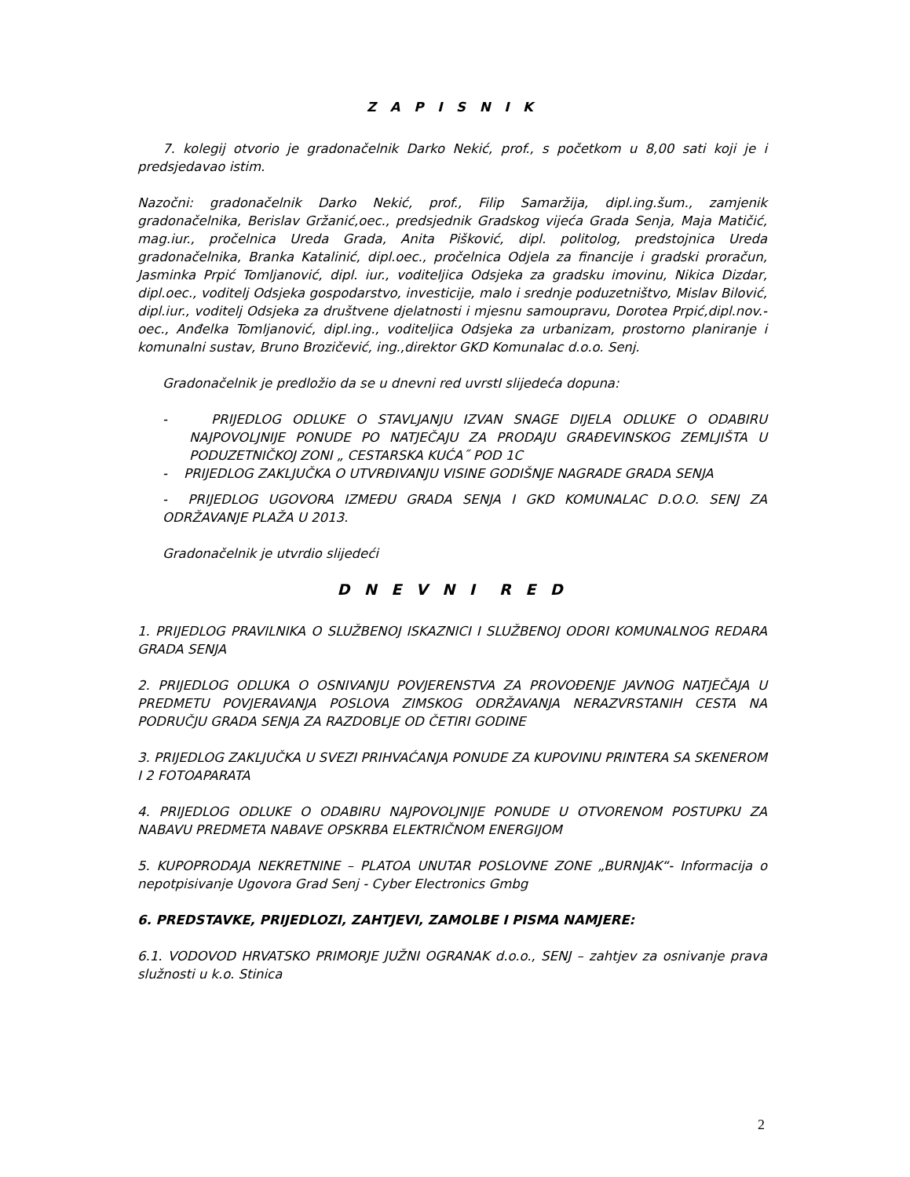Z A P I S N I K
7. kolegij otvorio je gradonačelnik Darko Nekić, prof., s početkom u 8,00 sati koji je i predsjedavao istim.
Nazočni: gradonačelnik Darko Nekić, prof., Filip Samaržija, dipl.ing.šum., zamjenik gradonačelnika, Berislav Gržanić,oec., predsjednik Gradskog vijeća Grada Senja, Maja Matičić, mag.iur., pročelnica Ureda Grada, Anita Pišković, dipl. politolog, predstojnica Ureda gradonačelnika, Branka Katalinić, dipl.oec., pročelnica Odjela za financije i gradski proračun, Jasminka Prpić Tomljanović, dipl. iur., voditeljica Odsjeka za gradsku imovinu, Nikica Dizdar, dipl.oec., voditelj Odsjeka gospodarstvo, investicije, malo i srednje poduzetništvo, Mislav Bilović, dipl.iur., voditelj Odsjeka za društvene djelatnosti i mjesnu samoupravu, Dorotea Prpić,dipl.nov.-oec., Anđelka Tomljanović, dipl.ing., voditeljica Odsjeka za urbanizam, prostorno planiranje i komunalni sustav, Bruno Brozičević, ing.,direktor GKD Komunalac d.o.o. Senj.
Gradonačelnik je predložio da se u dnevni red uvrstI slijedeća dopuna:
- PRIJEDLOG ODLUKE O STAVLJANJU IZVAN SNAGE DIJELA ODLUKE O ODABIRU NAJPOVOLJNIJE PONUDE PO NATJEČAJU ZA PRODAJU GRAĐEVINSKOG ZEMLJIŠTA U PODUZETNIČKOJ ZONI „ CESTARSKA KUĆA˝ POD 1C
- PRIJEDLOG ZAKLJUČKA O UTVRĐIVANJU VISINE GODIŠNJE NAGRADE GRADA SENJA
- PRIJEDLOG UGOVORA IZMEĐU GRADA SENJA I GKD KOMUNALAC D.O.O. SENJ ZA ODRŽAVANJE PLAŽA U 2013.
Gradonačelnik je utvrdio slijedeći
D N E V N I R E D
1. PRIJEDLOG PRAVILNIKA O SLUŽBENOJ ISKAZNICI I SLUŽBENOJ ODORI KOMUNALNOG REDARA GRADA SENJA
2. PRIJEDLOG ODLUKA O OSNIVANJU POVJERENSTVA ZA PROVOĐENJE JAVNOG NATJEČAJA U PREDMETU POVJERAVANJA POSLOVA ZIMSKOG ODRŽAVANJA NERAZVRSTANIH CESTA NA PODRUČJU GRADA SENJA ZA RAZDOBLJE OD ČETIRI GODINE
3. PRIJEDLOG ZAKLJUČKA U SVEZI PRIHVAĆANJA PONUDE ZA KUPOVINU PRINTERA SA SKENEROM I 2 FOTOAPARATA
4. PRIJEDLOG ODLUKE O ODABIRU NAJPOVOLJNIJE PONUDE U OTVORENOM POSTUPKU ZA NABAVU PREDMETA NABAVE OPSKRBA ELEKTRIČNOM ENERGIJOM
5. KUPOPRODAJA NEKRETNINE – PLATOA UNUTAR POSLOVNE ZONE „BURNJAK“- Informacija o nepotpisivanje Ugovora Grad Senj - Cyber Electronics Gmbg
6. PREDSTAVKE, PRIJEDLOZI, ZAHTJEVI, ZAMOLBE I PISMA NAMJERE:
6.1. VODOVOD HRVATSKO PRIMORJE JUŽNI OGRANAK d.o.o., SENJ – zahtjev za osnivanje prava služnosti u k.o. Stinica
2